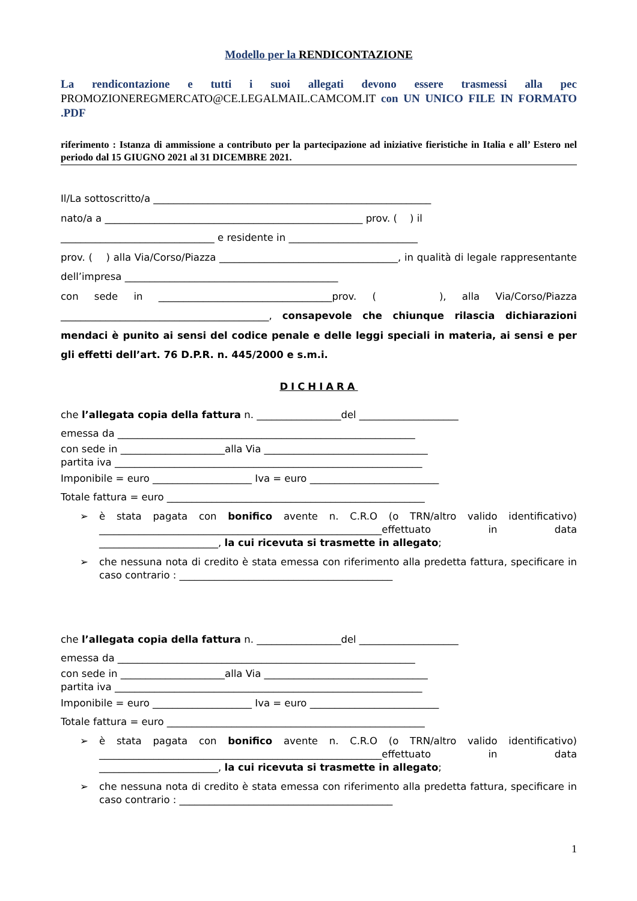Modello per la RENDICONTAZIONE
La rendicontazione e tutti i suoi allegati devono essere trasmessi alla pec PROMOZIONEREGMERCATO@CE.LEGALMAIL.CAMCOM.IT con UN UNICO FILE IN FORMATO .PDF
riferimento : Istanza di ammissione a contributo per la partecipazione ad iniziative fieristiche in Italia e all’ Estero nel periodo dal 15 GIUGNO 2021 al 31 DICEMBRE 2021.
Il/La sottoscritto/a ________________________________________________________
nato/a a ____________________________________________________ prov. ( ) il
_______________________________ e residente in __________________________
prov. ( ) alla Via/Corso/Piazza ____________________________________, in qualità di legale rappresentante dell’impresa ___________________________________________
con sede in ___________________________________prov. ( ), alla Via/Corso/Piazza __________________________________________, consapevole che chiunque rilascia dichiarazioni mendaci è punito ai sensi del codice penale e delle leggi speciali in materia, ai sensi e per gli effetti dell’art. 76 D.P.R. n. 445/2000 e s.m.i.
DICHIARA
che l’allegata copia della fattura n. _________________del ____________________
emessa da ____________________________________________________________
con sede in _____________________alla Via _________________________________
partita iva ______________________________________________________________
Imponibile = euro ____________________ Iva = euro __________________________
Totale fattura = euro ____________________________________________________
➢ è stata pagata con bonifico avente n. C.R.O (o TRN/altro valido identificativo) _________________________________________________________effettuato in data ________________________, la cui ricevuta si trasmette in allegato;
➢ che nessuna nota di credito è stata emessa con riferimento alla predetta fattura, specificare in caso contrario : ___________________________________________
che l’allegata copia della fattura n. _________________del ____________________
emessa da ____________________________________________________________
con sede in _____________________alla Via _________________________________
partita iva ______________________________________________________________
Imponibile = euro ____________________ Iva = euro __________________________
Totale fattura = euro ____________________________________________________
➢ è stata pagata con bonifico avente n. C.R.O (o TRN/altro valido identificativo) _________________________________________________________effettuato in data ________________________, la cui ricevuta si trasmette in allegato;
➢ che nessuna nota di credito è stata emessa con riferimento alla predetta fattura, specificare in caso contrario : ___________________________________________
1